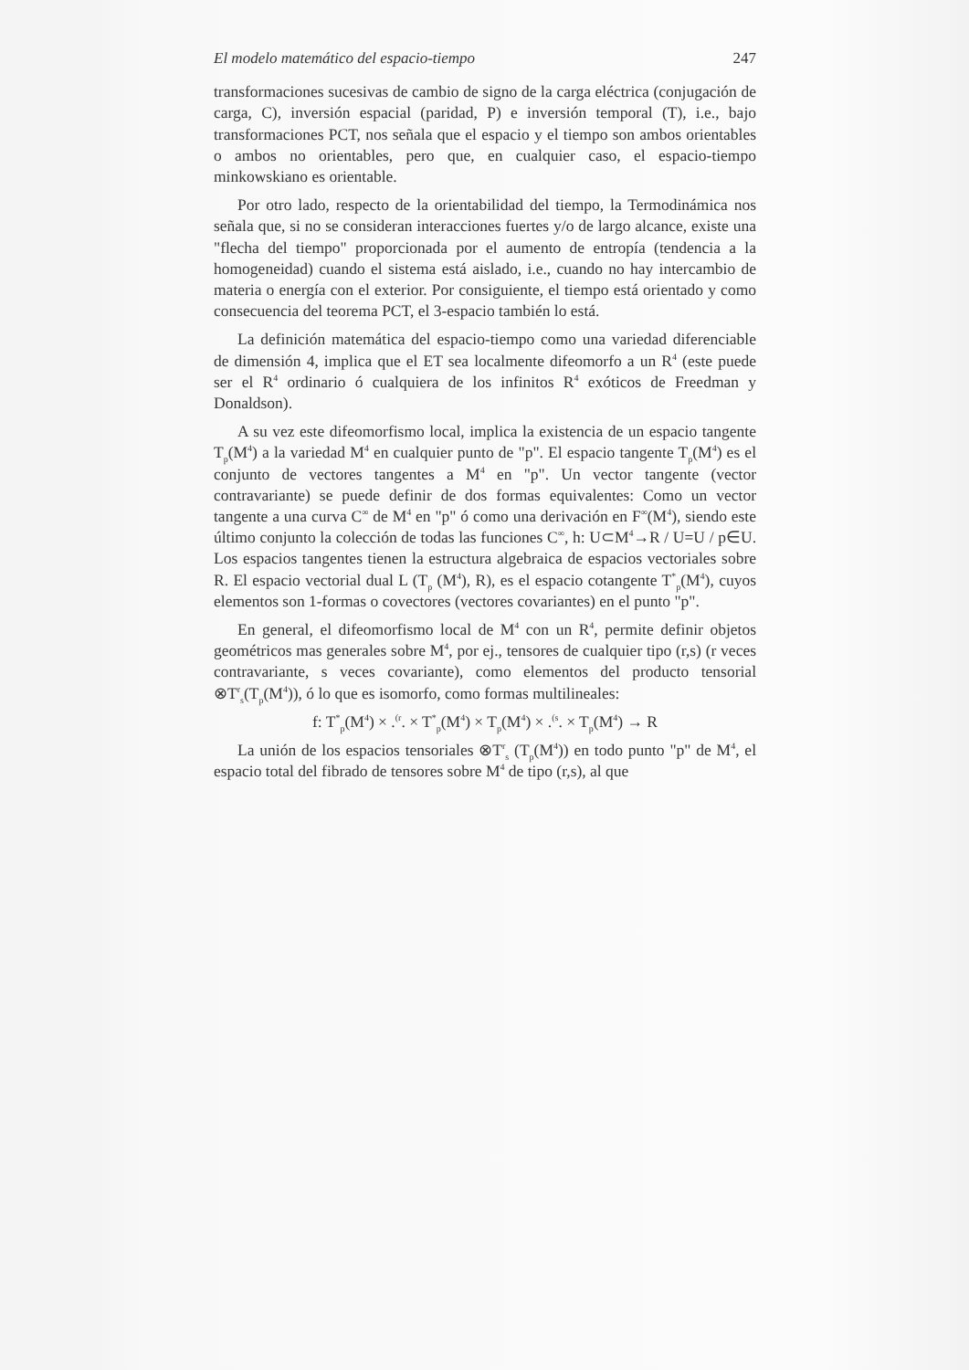El modelo matemático del espacio-tiempo 247
transformaciones sucesivas de cambio de signo de la carga eléctrica (conjugación de carga, C), inversión espacial (paridad, P) e inversión temporal (T), i.e., bajo transformaciones PCT, nos señala que el espacio y el tiempo son ambos orientables o ambos no orientables, pero que, en cualquier caso, el espacio-tiempo minkowskiano es orientable.
Por otro lado, respecto de la orientabilidad del tiempo, la Termodinámica nos señala que, si no se consideran interacciones fuertes y/o de largo alcance, existe una "flecha del tiempo" proporcionada por el aumento de entropía (tendencia a la homogeneidad) cuando el sistema está aislado, i.e., cuando no hay intercambio de materia o energía con el exterior. Por consiguiente, el tiempo está orientado y como consecuencia del teorema PCT, el 3-espacio también lo está.
La definición matemática del espacio-tiempo como una variedad diferenciable de dimensión 4, implica que el ET sea localmente difeomorfo a un R<sup>4</sup> (este puede ser el R<sup>4</sup> ordinario ó cualquiera de los infinitos R<sup>4</sup> exóticos de Freedman y Donaldson).
A su vez este difeomorfismo local, implica la existencia de un espacio tangente T<sub>p</sub>(M<sup>4</sup>) a la variedad M<sup>4</sup> en cualquier punto de "p". El espacio tangente T<sub>p</sub>(M<sup>4</sup>) es el conjunto de vectores tangentes a M<sup>4</sup> en "p". Un vector tangente (vector contravariante) se puede definir de dos formas equivalentes: Como un vector tangente a una curva C<sup>∞</sup> de M<sup>4</sup> en "p" ó como una derivación en F<sup>∞</sup>(M<sup>4</sup>), siendo este último conjunto la colección de todas las funciones C<sup>∞</sup>, h: U⊂M<sup>4</sup>→R / U=U / p∈U. Los espacios tangentes tienen la estructura algebraica de espacios vectoriales sobre R. El espacio vectorial dual L (T<sub>p</sub> (M<sup>4</sup>), R), es el espacio cotangente T<sup>*</sup><sub>p</sub>(M<sup>4</sup>), cuyos elementos son 1-formas o covectores (vectores covariantes) en el punto "p".
En general, el difeomorfismo local de M<sup>4</sup> con un R<sup>4</sup>, permite definir objetos geométricos mas generales sobre M<sup>4</sup>, por ej., tensores de cualquier tipo (r,s) (r veces contravariante, s veces covariante), como elementos del producto tensorial ⊗T<sup>r</sup><sub>s</sub>(T<sub>p</sub>(M<sup>4</sup>)), ó lo que es isomorfo, como formas multilineales:
f: T<sup>*</sup><sub>p</sub>(M<sup>4</sup>) × .<sup>(r</sup>. × T<sup>*</sup><sub>p</sub>(M<sup>4</sup>) × T<sub>p</sub>(M<sup>4</sup>) × .<sup>(s</sup>. × T<sub>p</sub>(M<sup>4</sup>) → R
La unión de los espacios tensoriales ⊗T<sup>r</sup><sub>s</sub> (T<sub>p</sub>(M<sup>4</sup>)) en todo punto "p" de M<sup>4</sup>, el espacio total del fibrado de tensores sobre M<sup>4</sup> de tipo (r,s), al que